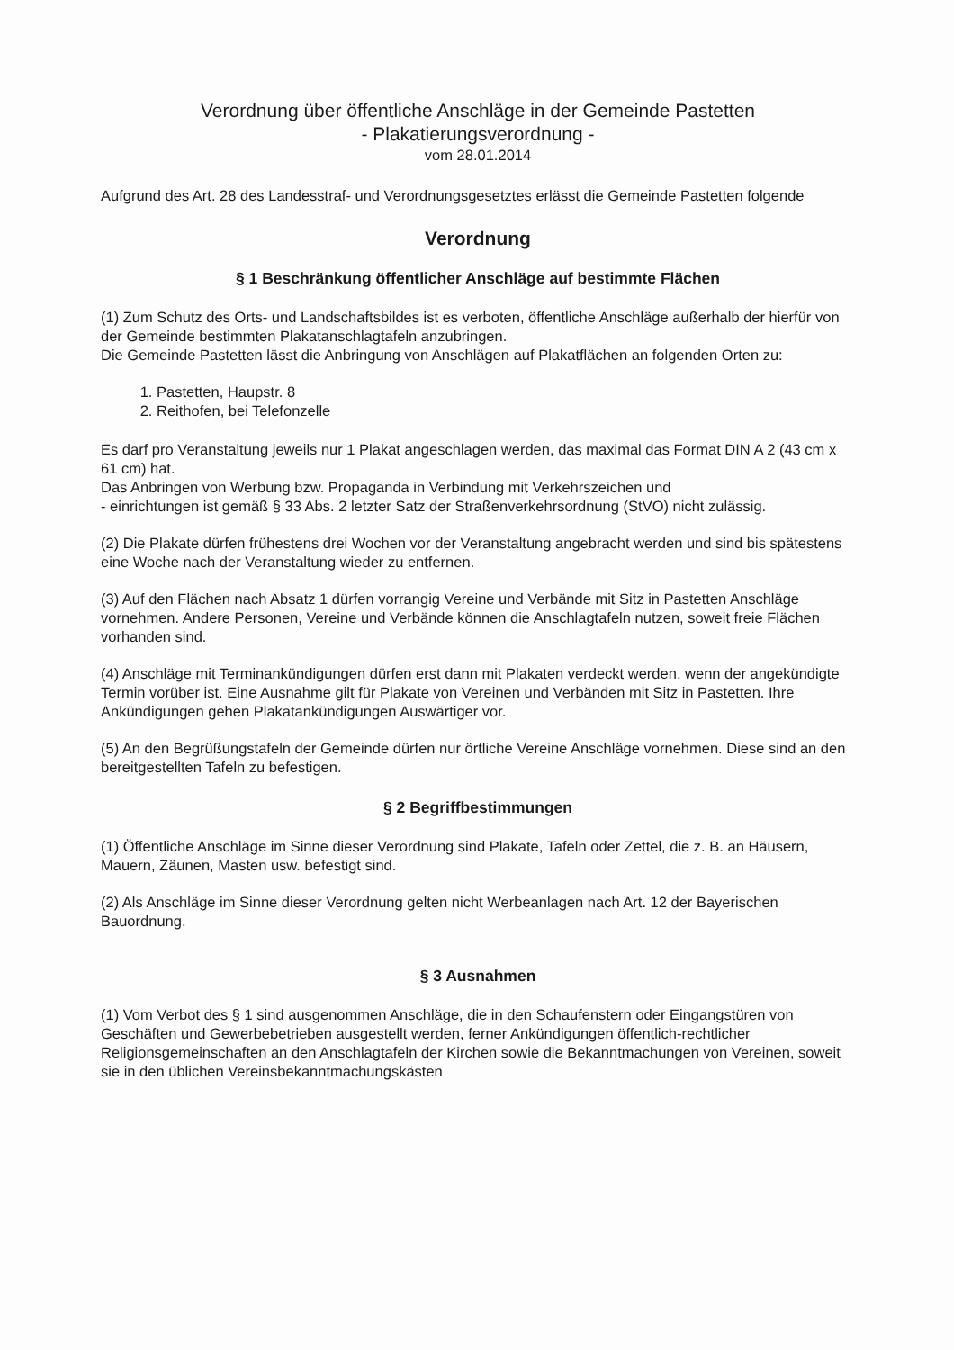Verordnung über öffentliche Anschläge in der Gemeinde Pastetten
- Plakatierungsverordnung -
vom 28.01.2014
Aufgrund des Art. 28 des Landesstraf- und Verordnungsgesetztes erlässt die Gemeinde Pastetten folgende
Verordnung
§ 1 Beschränkung öffentlicher Anschläge auf bestimmte Flächen
(1) Zum Schutz des Orts- und Landschaftsbildes ist es verboten, öffentliche Anschläge außerhalb der hierfür von der Gemeinde bestimmten Plakatanschlagtafeln anzubringen.
Die Gemeinde Pastetten lässt die Anbringung von Anschlägen auf Plakatflächen an folgenden Orten zu:
1. Pastetten, Haupstr. 8
2. Reithofen, bei Telefonzelle
Es darf pro Veranstaltung jeweils nur 1 Plakat angeschlagen werden, das maximal das Format DIN A 2 (43 cm x 61 cm) hat.
Das Anbringen von Werbung bzw. Propaganda in Verbindung mit Verkehrszeichen und
- einrichtungen ist gemäß § 33 Abs. 2 letzter Satz der Straßenverkehrsordnung (StVO) nicht zulässig.
(2) Die Plakate dürfen frühestens drei Wochen vor der Veranstaltung angebracht werden und sind bis spätestens eine Woche nach der Veranstaltung wieder zu entfernen.
(3) Auf den Flächen nach Absatz 1 dürfen vorrangig Vereine und Verbände mit Sitz in Pastetten Anschläge vornehmen. Andere Personen, Vereine und Verbände können die Anschlagtafeln nutzen, soweit freie Flächen vorhanden sind.
(4) Anschläge mit Terminankündigungen dürfen erst dann mit Plakaten verdeckt werden, wenn der angekündigte Termin vorüber ist. Eine Ausnahme gilt für Plakate von Vereinen und Verbänden mit Sitz in Pastetten. Ihre Ankündigungen gehen Plakatankündigungen Auswärtiger vor.
(5) An den Begrüßungstafeln der Gemeinde dürfen nur örtliche Vereine Anschläge vornehmen. Diese sind an den bereitgestellten Tafeln zu befestigen.
§ 2 Begriffbestimmungen
(1) Öffentliche Anschläge im Sinne dieser Verordnung sind Plakate, Tafeln oder Zettel, die z. B. an Häusern, Mauern, Zäunen, Masten usw. befestigt sind.
(2) Als Anschläge im Sinne dieser Verordnung gelten nicht Werbeanlagen nach Art. 12 der Bayerischen Bauordnung.
§ 3 Ausnahmen
(1) Vom Verbot des § 1 sind ausgenommen Anschläge, die in den Schaufenstern oder Eingangstüren von Geschäften und Gewerbebetrieben ausgestellt werden, ferner Ankündigungen öffentlich-rechtlicher Religionsgemeinschaften an den Anschlagtafeln der Kirchen sowie die Bekanntmachungen von Vereinen, soweit sie in den üblichen Vereinsbekanntmachungskästen